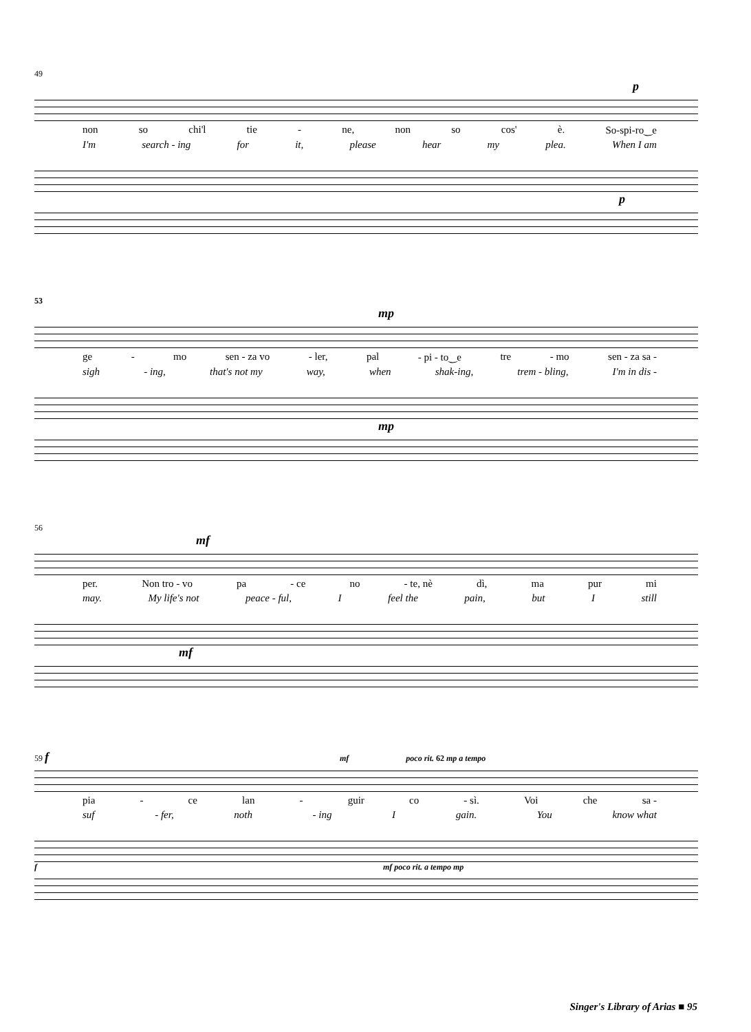49
p
non so chi'l tie - ne, non so cos' è. So-spi-ro‿e
I'm search - ing for it, please hear my plea. When I am
p
53
mp
ge - mo sen - za vo - ler, pal - pi - to‿e tre - mo sen - za sa -
sigh - ing, that's not my way, when shak-ing, trem - bling, I'm in dis -
mp
56
mf
per. Non tro - vo pa - ce no - te, nè dì, ma pur mi
may. My life's not peace - ful, I feel the pain, but I still
mf
59 f mf poco rit. 62 mp a tempo
pia - ce lan - guir co - sì. Voi che sa -
suf - fer, noth - ing I gain. You know what
f mf poco rit. a tempo mp
Singer's Library of Arias ■ 95